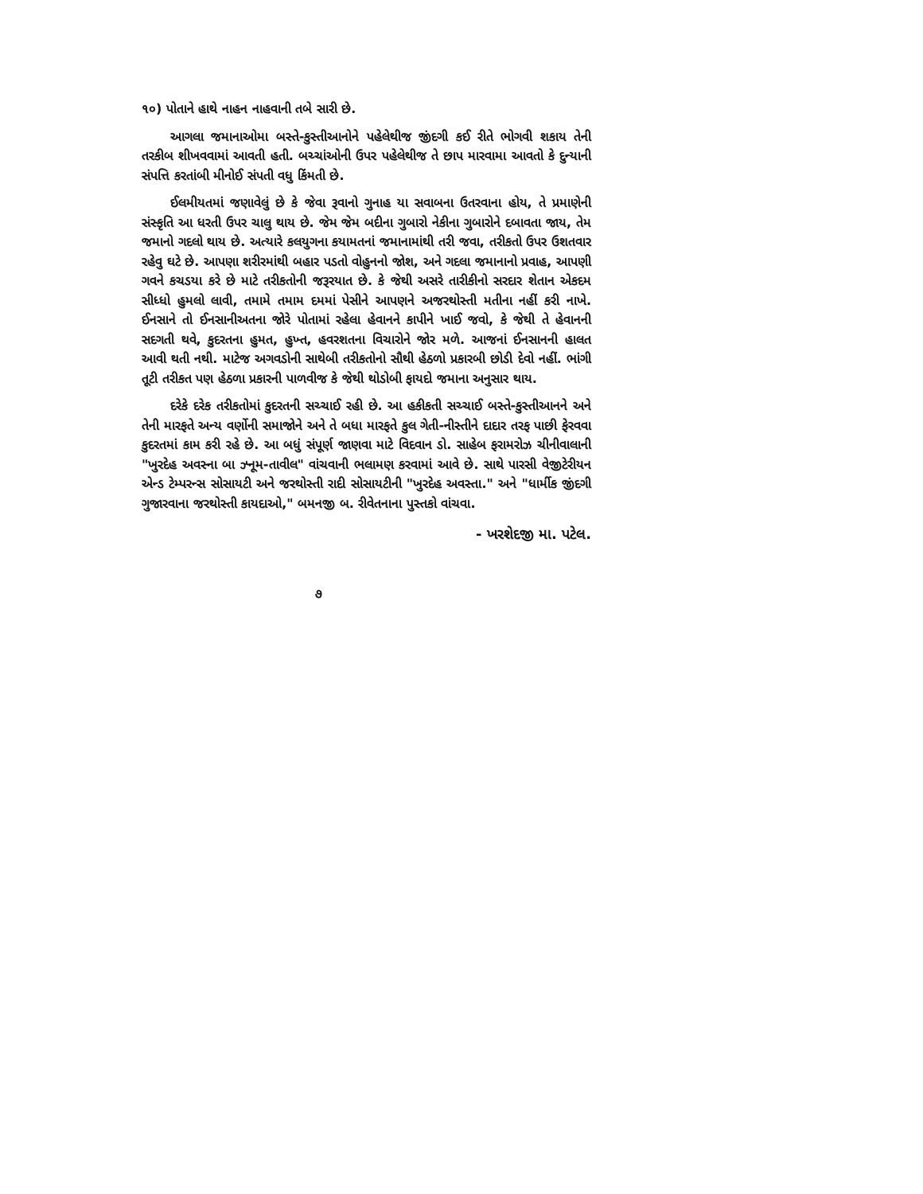૧૦) પોતાને હાથે નાહન નાહવાની તબે સારી છે.
આગલા જમાનાઓમા બસ્તે-કુસ્તીઆનોને પહેલેથીજ જીંદગી કઈ રીતે ભોગવી શકાય તેની તરકીબ શીખવવામાં આવતી હતી. બચ્ચાંઓની ઉપર પહેલેથીજ તે છાપ મારવામા આવતો કે દુન્યાની સંપત્તિ કરતાંબી મીનોઈ સંપતી વધુ કિંમતી છે.
ઈલમીયતમાં જણાવેલું છે કે જેવા રૂવાનો ગુનાહ યા સવાબના ઉતરવાના હોય, તે પ્રમાણેની સંસ્કૃતિ આ ધરતી ઉપર ચાલુ થાય છે. જેમ જેમ બદીના ગુબારો નેકીના ગુબારોને દબાવતા જાય, તેમ જમાનો ગદલો થાય છે. અત્યારે કલયુગના કયામતનાં જમાનામાંથી તરી જવા, તરીકતો ઉપર ઉશતવાર રહેવુ ઘટે છે. આપણા શરીરમાંથી બહાર પડતો વોહુનનો જોશ, અને ગદલા જમાનાનો પ્રવાહ, આપણી ગવને કચડયા કરે છે માટે તરીકતોની જરૂરયાત છે. કે જેથી અસરે તારીકીનો સરદાર શેતાન એકદમ સીધ્ધો હુમલો લાવી, તમામે તમામ દમમાં પેસીને આપણને અજરથોસ્તી મતીના નહીં કરી નાખે. ઈનસાને તો ઈનસાનીઅતના જોરે પોતામાં રહેલા હેવાનને કાપીને ખાઈ જવો, કે જેથી તે હેવાનની સદગતી થવે, કુદરતના હુમત, હુખ્ત, હવરશતના વિચારોને જોર મળે. આજનાં ઈનસાનની હાલત આવી થતી નથી. માટેજ અગવડોની સાથેબી તરીકતોનો સૌથી હેઠળો પ્રકારબી છોડી દેવો નહીં. ભાંગી તૂટી તરીકત પણ હેઠળા પ્રકારની પાળવીજ કે જેથી થોડોબી ફાયદો જમાના અનુસાર થાય.
દરેકે દરેક તરીકતોમાં કુદરતની સચ્ચાઈ રહી છે. આ હકીકતી સચ્ચાઈ બસ્તે-કુસ્તીઆનને અને તેની મારફતે અન્ય વર્ણોની સમાજોને અને તે બધા મારફતે કુલ ગેતી-નીસ્તીને દાદાર તરફ પાછી ફેરવવા કુદરતમાં કામ કરી રહે છે. આ બધું સંપૂર્ણ જાણવા માટે વિદવાન ડો. સાહેબ ફરામરોઝ ચીનીવાલાની "ખુરદેહ અવસ્ના બા ઝ્નૂમ-તાવીલ" વાંચવાની ભલામણ કરવામાં આવે છે. સાથે પારસી વેજીટેરીયન એન્ડ ટેમ્પરન્સ સોસાયટી અને જરથોસ્તી રાદી સોસાયટીની "ખુરદેહ અવસ્તા." અને "ધાર્મીક જીંદગી ગુજારવાના જરથોસ્તી કાયદાઓ," બમનજી બ. રીવેતનાના પુસ્તકો વાંચવા.
- ખરશેદજી મા. પટેલ.
૭